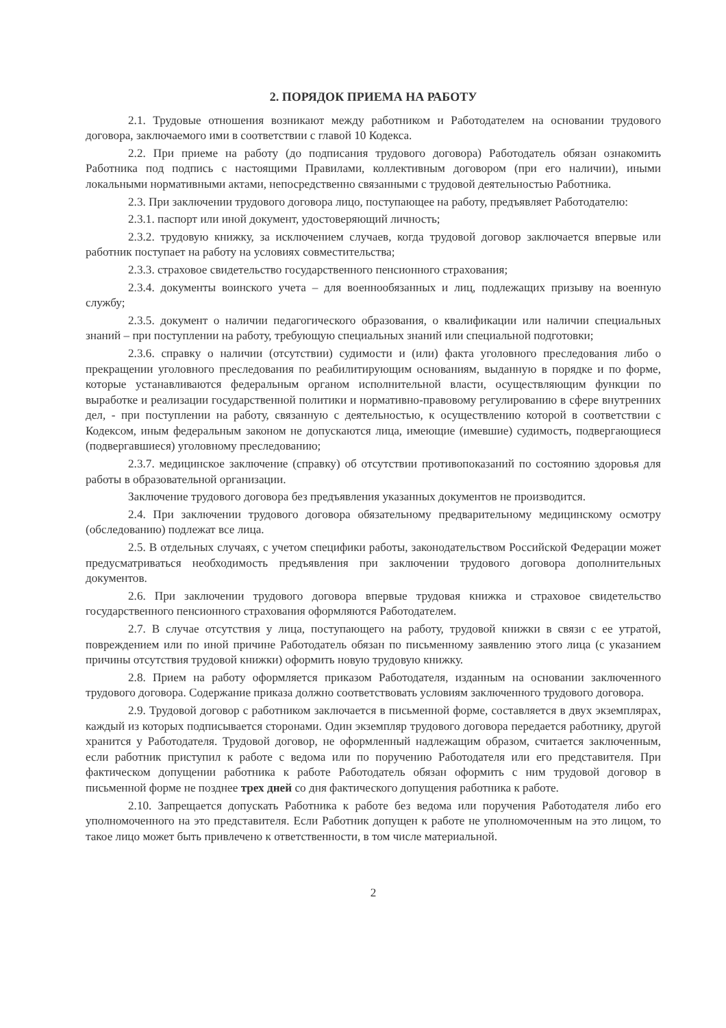2. ПОРЯДОК ПРИЕМА НА РАБОТУ
2.1. Трудовые отношения возникают между работником и Работодателем на основании трудового договора, заключаемого ими в соответствии с главой 10 Кодекса.
2.2. При приеме на работу (до подписания трудового договора) Работодатель обязан ознакомить Работника под подпись с настоящими Правилами, коллективным договором (при его наличии), иными локальными нормативными актами, непосредственно связанными с трудовой деятельностью Работника.
2.3. При заключении трудового договора лицо, поступающее на работу, предъявляет Работодателю:
2.3.1. паспорт или иной документ, удостоверяющий личность;
2.3.2. трудовую книжку, за исключением случаев, когда трудовой договор заключается впервые или работник поступает на работу на условиях совместительства;
2.3.3. страховое свидетельство государственного пенсионного страхования;
2.3.4. документы воинского учета – для военнообязанных и лиц, подлежащих призыву на военную службу;
2.3.5. документ о наличии педагогического образования, о квалификации или наличии специальных знаний – при поступлении на работу, требующую специальных знаний или специальной подготовки;
2.3.6. справку о наличии (отсутствии) судимости и (или) факта уголовного преследования либо о прекращении уголовного преследования по реабилитирующим основаниям, выданную в порядке и по форме, которые устанавливаются федеральным органом исполнительной власти, осуществляющим функции по выработке и реализации государственной политики и нормативно-правовому регулированию в сфере внутренних дел, - при поступлении на работу, связанную с деятельностью, к осуществлению которой в соответствии с Кодексом, иным федеральным законом не допускаются лица, имеющие (имевшие) судимость, подвергающиеся (подвергавшиеся) уголовному преследованию;
2.3.7. медицинское заключение (справку) об отсутствии противопоказаний по состоянию здоровья для работы в образовательной организации.
Заключение трудового договора без предъявления указанных документов не производится.
2.4. При заключении трудового договора обязательному предварительному медицинскому осмотру (обследованию) подлежат все лица.
2.5. В отдельных случаях, с учетом специфики работы, законодательством Российской Федерации может предусматриваться необходимость предъявления при заключении трудового договора дополнительных документов.
2.6. При заключении трудового договора впервые трудовая книжка и страховое свидетельство государственного пенсионного страхования оформляются Работодателем.
2.7. В случае отсутствия у лица, поступающего на работу, трудовой книжки в связи с ее утратой, повреждением или по иной причине Работодатель обязан по письменному заявлению этого лица (с указанием причины отсутствия трудовой книжки) оформить новую трудовую книжку.
2.8. Прием на работу оформляется приказом Работодателя, изданным на основании заключенного трудового договора. Содержание приказа должно соответствовать условиям заключенного трудового договора.
2.9. Трудовой договор с работником заключается в письменной форме, составляется в двух экземплярах, каждый из которых подписывается сторонами. Один экземпляр трудового договора передается работнику, другой хранится у Работодателя. Трудовой договор, не оформленный надлежащим образом, считается заключенным, если работник приступил к работе с ведома или по поручению Работодателя или его представителя. При фактическом допущении работника к работе Работодатель обязан оформить с ним трудовой договор в письменной форме не позднее трех дней со дня фактического допущения работника к работе.
2.10. Запрещается допускать Работника к работе без ведома или поручения Работодателя либо его уполномоченного на это представителя. Если Работник допущен к работе не уполномоченным на это лицом, то такое лицо может быть привлечено к ответственности, в том числе материальной.
2